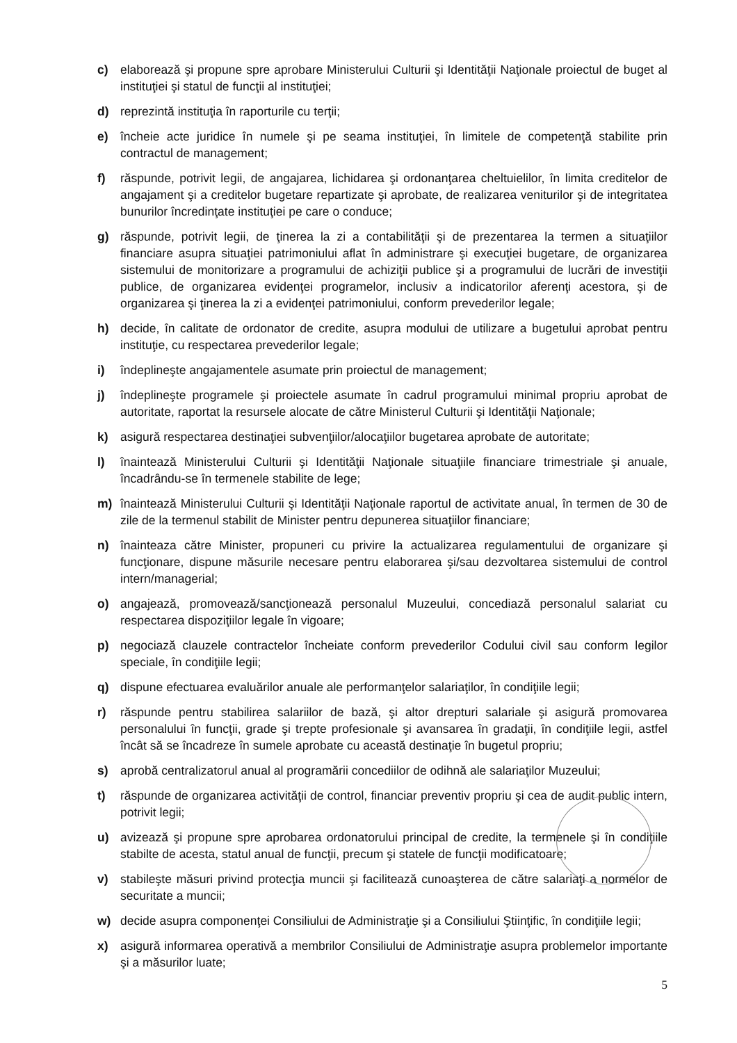c) elaborează şi propune spre aprobare Ministerului Culturii şi Identităţii Naţionale proiectul de buget al instituţiei şi statul de funcţii al instituţiei;
d) reprezintă instituţia în raporturile cu terţii;
e) încheie acte juridice în numele şi pe seama instituţiei, în limitele de competenţă stabilite prin contractul de management;
f) răspunde, potrivit legii, de angajarea, lichidarea şi ordonanţarea cheltuielilor, în limita creditelor de angajament şi a creditelor bugetare repartizate şi aprobate, de realizarea veniturilor şi de integritatea bunurilor încredinţate instituţiei pe care o conduce;
g) răspunde, potrivit legii, de ţinerea la zi a contabilităţii şi de prezentarea la termen a situaţiilor financiare asupra situaţiei patrimoniului aflat în administrare şi execuţiei bugetare, de organizarea sistemului de monitorizare a programului de achiziţii publice şi a programului de lucrări de investiţii publice, de organizarea evidenţei programelor, inclusiv a indicatorilor aferenţi acestora, şi de organizarea şi ţinerea la zi a evidenţei patrimoniului, conform prevederilor legale;
h) decide, în calitate de ordonator de credite, asupra modului de utilizare a bugetului aprobat pentru instituţie, cu respectarea prevederilor legale;
i) îndeplineşte angajamentele asumate prin proiectul de management;
j) îndeplineşte programele şi proiectele asumate în cadrul programului minimal propriu aprobat de autoritate, raportat la resursele alocate de către Ministerul Culturii şi Identităţii Naţionale;
k) asigură respectarea destinaţiei subvenţiilor/alocaţiilor bugetarea aprobate de autoritate;
l) înaintează Ministerului Culturii şi Identităţii Naţionale situaţiile financiare trimestriale şi anuale, încadrându-se în termenele stabilite de lege;
m) înaintează Ministerului Culturii şi Identităţii Naţionale raportul de activitate anual, în termen de 30 de zile de la termenul stabilit de Minister pentru depunerea situaţiilor financiare;
n) înainteaza către Minister, propuneri cu privire la actualizarea regulamentului de organizare şi funcţionare, dispune măsurile necesare pentru elaborarea şi/sau dezvoltarea sistemului de control intern/managerial;
o) angajează, promovează/sancţionează personalul Muzeului, concediază personalul salariat cu respectarea dispoziţiilor legale în vigoare;
p) negociază clauzele contractelor încheiate conform prevederilor Codului civil sau conform legilor speciale, în condiţiile legii;
q) dispune efectuarea evaluărilor anuale ale performanţelor salariaţilor, în condiţiile legii;
r) răspunde pentru stabilirea salariilor de bază, şi altor drepturi salariale şi asigură promovarea personalului în funcţii, grade şi trepte profesionale şi avansarea în gradaţii, în condiţiile legii, astfel încât să se încadreze în sumele aprobate cu această destinaţie în bugetul propriu;
s) aprobă centralizatorul anual al programării concediilor de odihnă ale salariaţilor Muzeului;
t) răspunde de organizarea activităţii de control, financiar preventiv propriu şi cea de audit public intern, potrivit legii;
u) avizează şi propune spre aprobarea ordonatorului principal de credite, la termenele şi în condiţiile stabilte de acesta, statul anual de funcţii, precum şi statele de funcţii modificatoare;
v) stabileşte măsuri privind protecţia muncii şi facilitează cunoaşterea de către salariaţi a normelor de securitate a muncii;
w) decide asupra componenţei Consiliului de Administraţie şi a Consiliului Ştiinţific, în condiţiile legii;
x) asigură informarea operativă a membrilor Consiliului de Administraţie asupra problemelor importante şi a măsurilor luate;
5